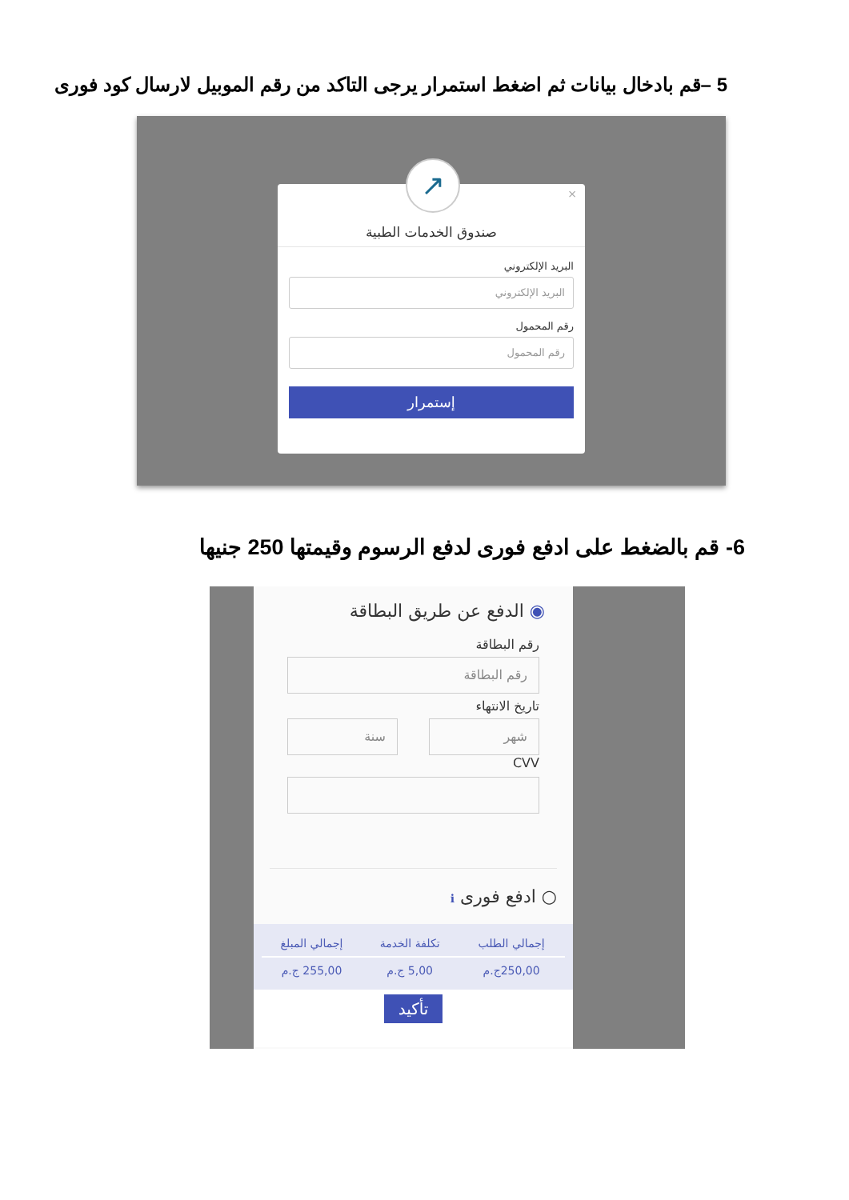5 –قم بادخال بيانات ثم اضغط استمرار يرجى التاكد من رقم الموبيل لارسال كود فورى
↗
×
صندوق الخدمات الطبية
البريد الإلكتروني
البريد الإلكتروني
رقم المحمول
رقم المحمول
إستمرار
6- قم بالضغط على ادفع فورى لدفع الرسوم وقيمتها 250 جنيها
◉ الدفع عن طريق البطاقة
رقم البطاقة
رقم البطاقة
تاريخ الانتهاء
شهر سنة
CVV
○ ادفع فورى ℹ
| إجمالي الطلب | تكلفة الخدمة | إجمالي المبلغ |
| --- | --- | --- |
| 250,00ج.م | 5,00 ج.م | 255,00 ج.م |
تأكيد